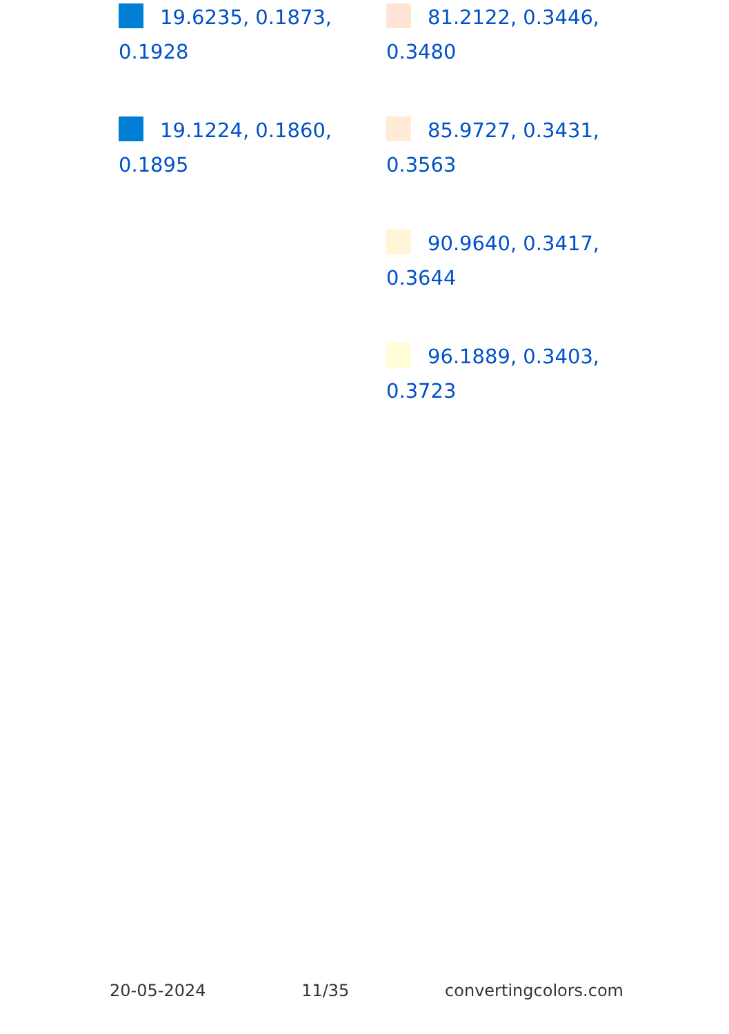19.6235, 0.1873, 0.1928
19.1224, 0.1860, 0.1895
81.2122, 0.3446, 0.3480
85.9727, 0.3431, 0.3563
90.9640, 0.3417, 0.3644
96.1889, 0.3403, 0.3723
20-05-2024 11/35 convertingcolors.com